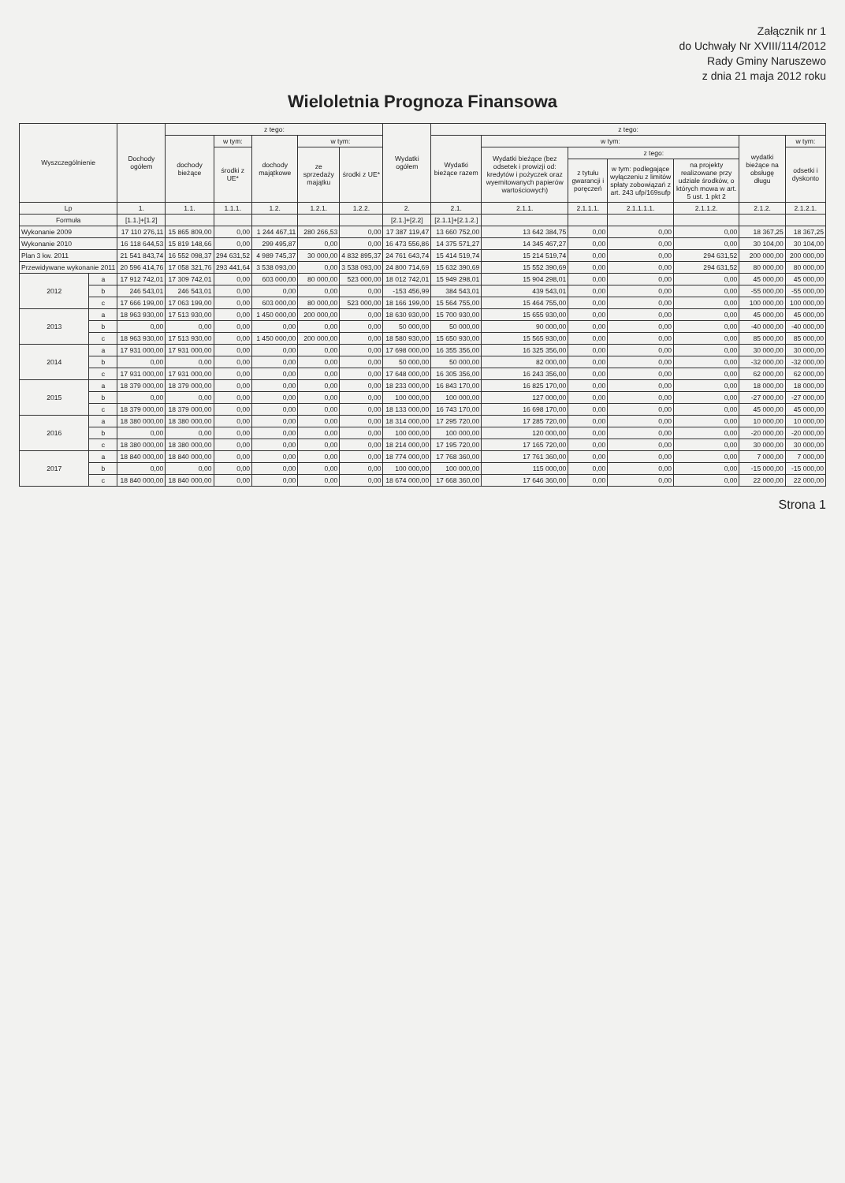Załącznik nr 1
do Uchwały Nr XVIII/114/2012
Rady Gminy Naruszewo
z dnia 21 maja 2012 roku
Wieloletnia Prognoza Finansowa
| Wyszczególnienie | | Dochody ogółem | z tego: | | | | | Wydatki ogółem | z tego: | | | | | | |
| --- | --- | --- | --- | --- | --- | --- | --- | --- | --- | --- | --- | --- | --- | --- | --- |
| | | | dochody bieżące | w tym: | dochody majątkowe | w tym: | | | Wydatki bieżące razem | w tym: | | | | wydatki bieżące na obsługę długu | w tym: |
| | | | | środki z UE* | | ze sprzedaży majątku | środki z UE* | | | Wydatki bieżące (bez odsetek i prowizji od: kredytów i pożyczek oraz wyemitowanych papierów wartościowych) | z tego: | | | | odsetki i dyskonto |
| | | | | | | | | | | | z tytułu gwarancji i poręczeń | w tym: podlegające wyłączeniu z limitów spłaty zobowiązań z art. 243 ufp/169sufp | na projekty realizowane przy udziale środków, o których mowa w art. 5 ust. 1 pkt 2 | | |
| Lp | | 1. | 1.1. | 1.1.1. | 1.2. | 1.2.1. | 1.2.2. | 2. | 2.1. | 2.1.1. | 2.1.1.1. | 2.1.1.1.1. | 2.1.1.2. | 2.1.2. | 2.1.2.1. |
| Formuła | | [1.1.]+[1.2] | | | | | | [2.1.]+[2.2] | [2.1.1]+[2.1.2.] | | | | | | |
| Wykonanie 2009 | | 17 110 276,11 | 15 865 809,00 | 0,00 | 1 244 467,11 | 280 266,53 | 0,00 | 17 387 119,47 | 13 660 752,00 | 13 642 384,75 | 0,00 | 0,00 | 0,00 | 18 367,25 | 18 367,25 |
| Wykonanie 2010 | | 16 118 644,53 | 15 819 148,66 | 0,00 | 299 495,87 | 0,00 | 0,00 | 16 473 556,86 | 14 375 571,27 | 14 345 467,27 | 0,00 | 0,00 | 0,00 | 30 104,00 | 30 104,00 |
| Plan 3 kw. 2011 | | 21 541 843,74 | 16 552 098,37 | 294 631,52 | 4 989 745,37 | 30 000,00 | 4 832 895,37 | 24 761 643,74 | 15 414 519,74 | 15 214 519,74 | 0,00 | 0,00 | 294 631,52 | 200 000,00 | 200 000,00 |
| Przewidywane wykonanie 2011 | | 20 596 414,76 | 17 058 321,76 | 293 441,64 | 3 538 093,00 | 0,00 | 3 538 093,00 | 24 800 714,69 | 15 632 390,69 | 15 552 390,69 | 0,00 | 0,00 | 294 631,52 | 80 000,00 | 80 000,00 |
| 2012 | a | 17 912 742,01 | 17 309 742,01 | 0,00 | 603 000,00 | 80 000,00 | 523 000,00 | 18 012 742,01 | 15 949 298,01 | 15 904 298,01 | 0,00 | 0,00 | 0,00 | 45 000,00 | 45 000,00 |
| | b | 246 543,01 | 246 543,01 | 0,00 | 0,00 | 0,00 | 0,00 | -153 456,99 | 384 543,01 | 439 543,01 | 0,00 | 0,00 | 0,00 | -55 000,00 | -55 000,00 |
| | c | 17 666 199,00 | 17 063 199,00 | 0,00 | 603 000,00 | 80 000,00 | 523 000,00 | 18 166 199,00 | 15 564 755,00 | 15 464 755,00 | 0,00 | 0,00 | 0,00 | 100 000,00 | 100 000,00 |
| 2013 | a | 18 963 930,00 | 17 513 930,00 | 0,00 | 1 450 000,00 | 200 000,00 | 0,00 | 18 630 930,00 | 15 700 930,00 | 15 655 930,00 | 0,00 | 0,00 | 0,00 | 45 000,00 | 45 000,00 |
| | b | 0,00 | 0,00 | 0,00 | 0,00 | 0,00 | 0,00 | 50 000,00 | 50 000,00 | 90 000,00 | 0,00 | 0,00 | 0,00 | -40 000,00 | -40 000,00 |
| | c | 18 963 930,00 | 17 513 930,00 | 0,00 | 1 450 000,00 | 200 000,00 | 0,00 | 18 580 930,00 | 15 650 930,00 | 15 565 930,00 | 0,00 | 0,00 | 0,00 | 85 000,00 | 85 000,00 |
| 2014 | a | 17 931 000,00 | 17 931 000,00 | 0,00 | 0,00 | 0,00 | 0,00 | 17 698 000,00 | 16 355 356,00 | 16 325 356,00 | 0,00 | 0,00 | 0,00 | 30 000,00 | 30 000,00 |
| | b | 0,00 | 0,00 | 0,00 | 0,00 | 0,00 | 0,00 | 50 000,00 | 50 000,00 | 82 000,00 | 0,00 | 0,00 | 0,00 | -32 000,00 | -32 000,00 |
| | c | 17 931 000,00 | 17 931 000,00 | 0,00 | 0,00 | 0,00 | 0,00 | 17 648 000,00 | 16 305 356,00 | 16 243 356,00 | 0,00 | 0,00 | 0,00 | 62 000,00 | 62 000,00 |
| 2015 | a | 18 379 000,00 | 18 379 000,00 | 0,00 | 0,00 | 0,00 | 0,00 | 18 233 000,00 | 16 843 170,00 | 16 825 170,00 | 0,00 | 0,00 | 0,00 | 18 000,00 | 18 000,00 |
| | b | 0,00 | 0,00 | 0,00 | 0,00 | 0,00 | 0,00 | 100 000,00 | 100 000,00 | 127 000,00 | 0,00 | 0,00 | 0,00 | -27 000,00 | -27 000,00 |
| | c | 18 379 000,00 | 18 379 000,00 | 0,00 | 0,00 | 0,00 | 0,00 | 18 133 000,00 | 16 743 170,00 | 16 698 170,00 | 0,00 | 0,00 | 0,00 | 45 000,00 | 45 000,00 |
| 2016 | a | 18 380 000,00 | 18 380 000,00 | 0,00 | 0,00 | 0,00 | 0,00 | 18 314 000,00 | 17 295 720,00 | 17 285 720,00 | 0,00 | 0,00 | 0,00 | 10 000,00 | 10 000,00 |
| | b | 0,00 | 0,00 | 0,00 | 0,00 | 0,00 | 0,00 | 100 000,00 | 100 000,00 | 120 000,00 | 0,00 | 0,00 | 0,00 | -20 000,00 | -20 000,00 |
| | c | 18 380 000,00 | 18 380 000,00 | 0,00 | 0,00 | 0,00 | 0,00 | 18 214 000,00 | 17 195 720,00 | 17 165 720,00 | 0,00 | 0,00 | 0,00 | 30 000,00 | 30 000,00 |
| 2017 | a | 18 840 000,00 | 18 840 000,00 | 0,00 | 0,00 | 0,00 | 0,00 | 18 774 000,00 | 17 768 360,00 | 17 761 360,00 | 0,00 | 0,00 | 0,00 | 7 000,00 | 7 000,00 |
| | b | 0,00 | 0,00 | 0,00 | 0,00 | 0,00 | 0,00 | 100 000,00 | 100 000,00 | 115 000,00 | 0,00 | 0,00 | 0,00 | -15 000,00 | -15 000,00 |
| | c | 18 840 000,00 | 18 840 000,00 | 0,00 | 0,00 | 0,00 | 0,00 | 18 674 000,00 | 17 668 360,00 | 17 646 360,00 | 0,00 | 0,00 | 0,00 | 22 000,00 | 22 000,00 |
Strona 1